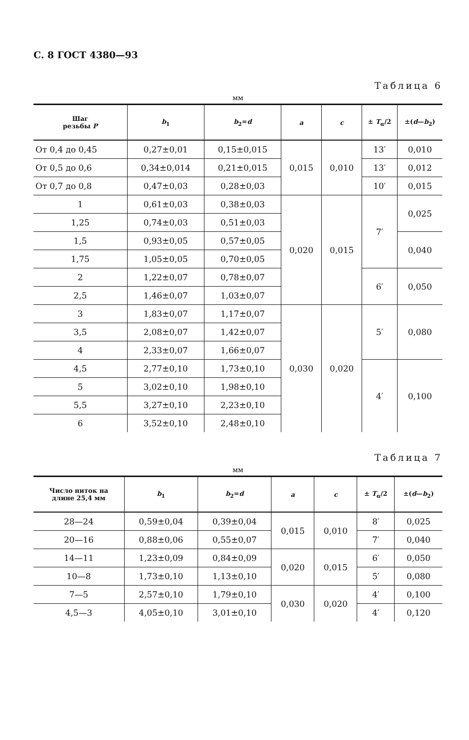С. 8 ГОСТ 4380—93
Таблица 6
мм
| Шаг резьбы P | b<sub>1</sub> | b<sub>2</sub>= d | a | c | ± T<sub>α</sub>/2 | ±( d — b<sub>2</sub>) |
| --- | --- | --- | --- | --- | --- | --- |
| От 0,4 до 0,45 | 0,27±0,01 | 0,15±0,015 | 0,015 | 0,010 | 13′ | 0,010 |
| От 0,5 до 0,6 | 0,34±0,014 | 0,21±0,015 | | | 13′ | 0,012 |
| От 0,7 до 0,8 | 0,47±0,03 | 0,28±0,03 | | | 10′ | 0,015 |
| 1 | 0,61±0,03 | 0,38±0,03 | 0,020 | 0,015 | 7′ | 0,025 |
| 1,25 | 0,74±0,03 | 0,51±0,03 | | | | |
| 1,5 | 0,93±0,05 | 0,57±0,05 | | | | 0,040 |
| 1,75 | 1,05±0,05 | 0,70±0,05 | | | | |
| 2 | 1,22±0,07 | 0,78±0,07 | | | 6′ | 0,050 |
| 2,5 | 1,46±0,07 | 1,03±0,07 | | | | |
| 3 | 1,83±0,07 | 1,17±0,07 | 0,030 | 0,020 | 5′ | 0,080 |
| 3,5 | 2,08±0,07 | 1,42±0,07 | | | | |
| 4 | 2,33±0,07 | 1,66±0,07 | | | | |
| 4,5 | 2,77±0,10 | 1,73±0,10 | | | 4′ | 0,100 |
| 5 | 3,02±0,10 | 1,98±0,10 | | | | |
| 5,5 | 3,27±0,10 | 2,23±0,10 | | | | |
| 6 | 3,52±0,10 | 2,48±0,10 | | | | |
Таблица 7
мм
| Число ниток на длине 25,4 мм | b<sub>1</sub> | b<sub>2</sub>= d | a | c | ± T<sub>α</sub>/2 | ±( d — b<sub>2</sub>) |
| --- | --- | --- | --- | --- | --- | --- |
| 28—24 | 0,59±0,04 | 0,39±0,04 | 0,015 | 0,010 | 8′ | 0,025 |
| 20—16 | 0,88±0,06 | 0,55±0,07 | | | 7′ | 0,040 |
| 14—11 | 1,23±0,09 | 0,84±0,09 | 0,020 | 0,015 | 6′ | 0,050 |
| 10—8 | 1,73±0,10 | 1,13±0,10 | | | 5′ | 0,080 |
| 7—5 | 2,57±0,10 | 1,79±0,10 | 0,030 | 0,020 | 4′ | 0,100 |
| 4,5—3 | 4,05±0,10 | 3,01±0,10 | | | 4′ | 0,120 |